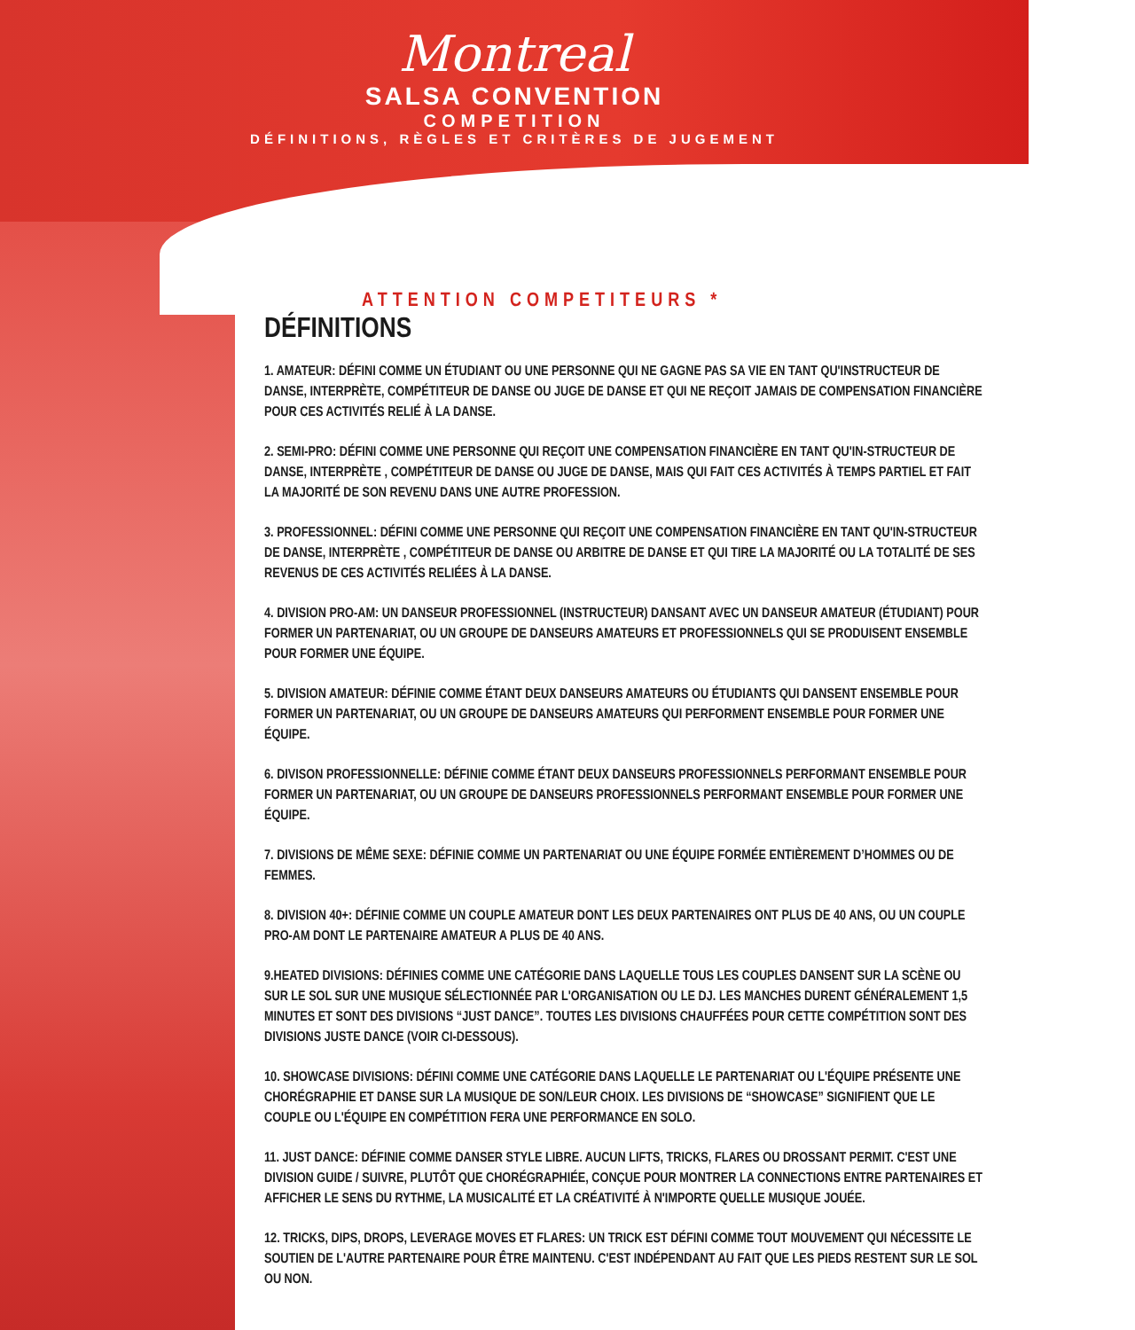Montreal
SALSA CONVENTION
COMPETITION
DÉFINITIONS, RÈGLES ET CRITÈRES DE JUGEMENT
ATTENTION COMPETITEURS *
DÉFINITIONS
1. AMATEUR: DÉFINI COMME UN ÉTUDIANT OU UNE PERSONNE QUI NE GAGNE PAS SA VIE EN TANT QU'INSTRUCTEUR DE DANSE, INTERPRÈTE, COMPÉTITEUR DE DANSE OU JUGE DE DANSE ET QUI NE REÇOIT JAMAIS DE COMPENSATION FINANCIÈRE POUR CES ACTIVITÉS RELIÉ À LA DANSE.
2. SEMI-PRO: DÉFINI COMME UNE PERSONNE QUI REÇOIT UNE COMPENSATION FINANCIÈRE EN TANT QU'IN-STRUCTEUR DE DANSE, INTERPRÈTE , COMPÉTITEUR DE DANSE OU JUGE DE DANSE, MAIS QUI FAIT CES ACTIVITÉS À TEMPS PARTIEL ET FAIT LA MAJORITÉ DE SON REVENU DANS UNE AUTRE PROFESSION.
3. PROFESSIONNEL: DÉFINI COMME UNE PERSONNE QUI REÇOIT UNE COMPENSATION FINANCIÈRE EN TANT QU'IN-STRUCTEUR DE DANSE, INTERPRÈTE , COMPÉTITEUR DE DANSE OU ARBITRE DE DANSE ET QUI TIRE LA MAJORITÉ OU LA TOTALITÉ DE SES REVENUS DE CES ACTIVITÉS RELIÉES À LA DANSE.
4. DIVISION PRO-AM: UN DANSEUR PROFESSIONNEL (INSTRUCTEUR) DANSANT AVEC UN DANSEUR AMATEUR (ÉTUDIANT) POUR FORMER UN PARTENARIAT, OU UN GROUPE DE DANSEURS AMATEURS ET PROFESSIONNELS QUI SE PRODUISENT ENSEMBLE POUR FORMER UNE ÉQUIPE.
5. DIVISION AMATEUR: DÉFINIE COMME ÉTANT DEUX DANSEURS AMATEURS OU ÉTUDIANTS QUI DANSENT ENSEMBLE POUR FORMER UN PARTENARIAT, OU UN GROUPE DE DANSEURS AMATEURS QUI PERFORMENT ENSEMBLE POUR FORMER UNE ÉQUIPE.
6. DIVISON PROFESSIONNELLE: DÉFINIE COMME ÉTANT DEUX DANSEURS PROFESSIONNELS PERFORMANT ENSEMBLE POUR FORMER UN PARTENARIAT, OU UN GROUPE DE DANSEURS PROFESSIONNELS PERFORMANT ENSEMBLE POUR FORMER UNE ÉQUIPE.
7. DIVISIONS DE MÊME SEXE: DÉFINIE COMME UN PARTENARIAT OU UNE ÉQUIPE FORMÉE ENTIÈREMENT D’HOMMES OU DE FEMMES.
8. DIVISION 40+: DÉFINIE COMME UN COUPLE AMATEUR DONT LES DEUX PARTENAIRES ONT PLUS DE 40 ANS, OU UN COUPLE PRO-AM DONT LE PARTENAIRE AMATEUR A PLUS DE 40 ANS.
9.HEATED DIVISIONS: DÉFINIES COMME UNE CATÉGORIE DANS LAQUELLE TOUS LES COUPLES DANSENT SUR LA SCÈNE OU SUR LE SOL SUR UNE MUSIQUE SÉLECTIONNÉE PAR L'ORGANISATION OU LE DJ. LES MANCHES DURENT GÉNÉRALEMENT 1,5 MINUTES ET SONT DES DIVISIONS “JUST DANCE”. TOUTES LES DIVISIONS CHAUFFÉES POUR CETTE COMPÉTITION SONT DES DIVISIONS JUSTE DANCE (VOIR CI-DESSOUS).
10. SHOWCASE DIVISIONS: DÉFINI COMME UNE CATÉGORIE DANS LAQUELLE LE PARTENARIAT OU L'ÉQUIPE PRÉSENTE UNE CHORÉGRAPHIE ET DANSE SUR LA MUSIQUE DE SON/LEUR CHOIX. LES DIVISIONS DE “SHOWCASE” SIGNIFIENT QUE LE COUPLE OU L'ÉQUIPE EN COMPÉTITION FERA UNE PERFORMANCE EN SOLO.
11. JUST DANCE: DÉFINIE COMME DANSER STYLE LIBRE. AUCUN LIFTS, TRICKS, FLARES OU DROSSANT PERMIT. C'EST UNE DIVISION GUIDE / SUIVRE, PLUTÔT QUE CHORÉGRAPHIÉE, CONÇUE POUR MONTRER LA CONNECTIONS ENTRE PARTENAIRES ET AFFICHER LE SENS DU RYTHME, LA MUSICALITÉ ET LA CRÉATIVITÉ À N'IMPORTE QUELLE MUSIQUE JOUÉE.
12. TRICKS, DIPS, DROPS, LEVERAGE MOVES ET FLARES: UN TRICK EST DÉFINI COMME TOUT MOUVEMENT QUI NÉCESSITE LE SOUTIEN DE L'AUTRE PARTENAIRE POUR ÊTRE MAINTENU. C'EST INDÉPENDANT AU FAIT QUE LES PIEDS RESTENT SUR LE SOL OU NON.